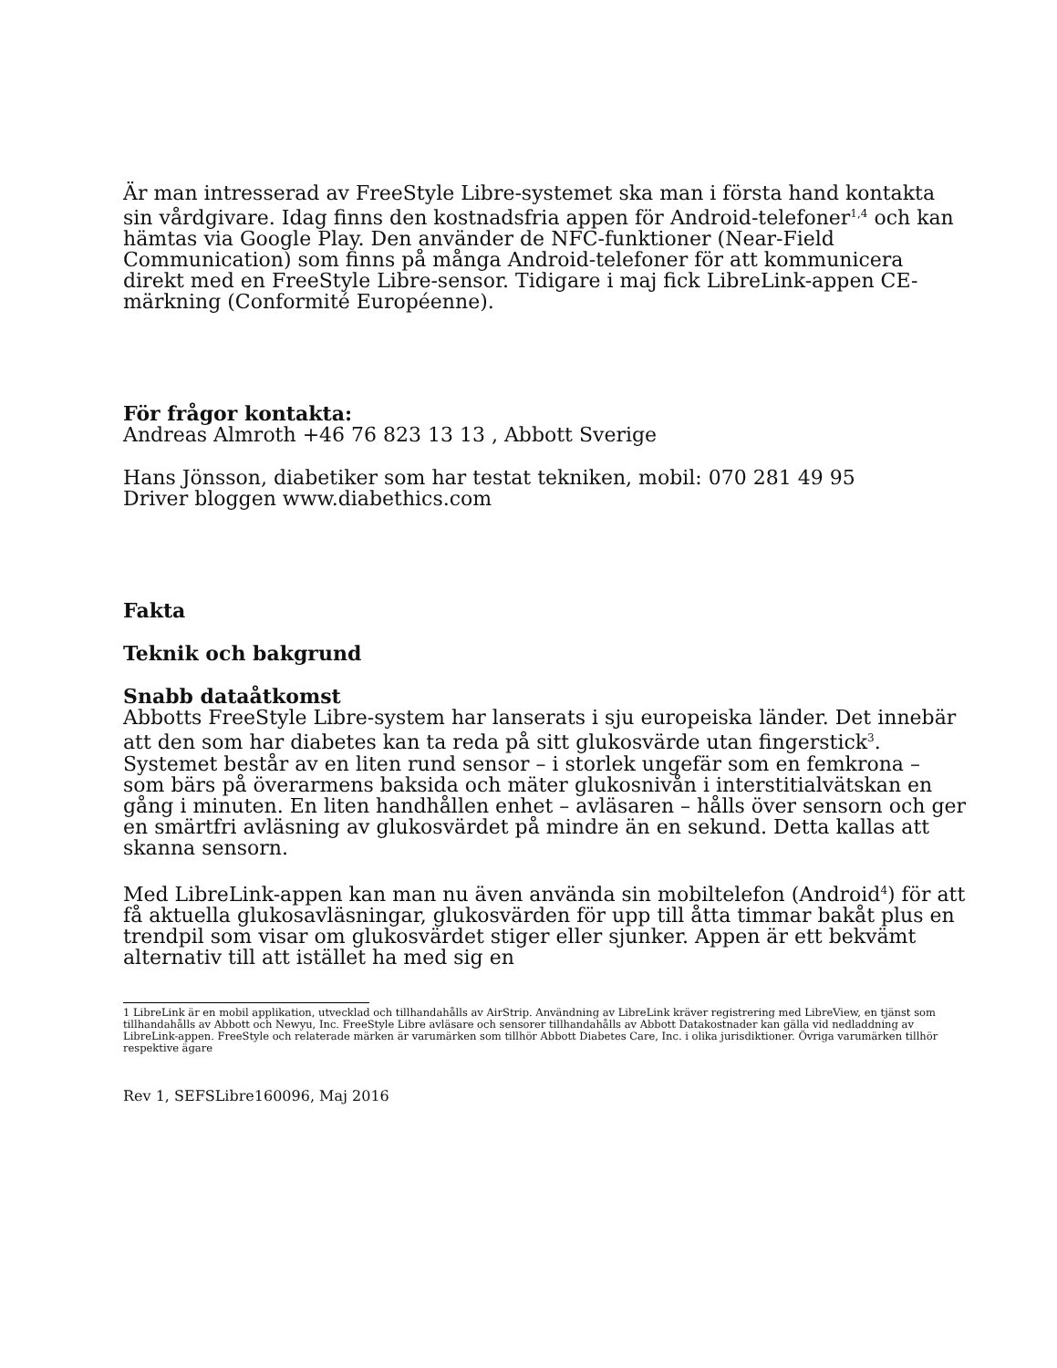Är man intresserad av FreeStyle Libre-systemet ska man i första hand kontakta sin vårdgivare. Idag finns den kostnadsfria appen för Android-telefoner<sup>1,4</sup> och kan hämtas via Google Play. Den använder de NFC-funktioner (Near-Field Communication) som finns på många Android-telefoner för att kommunicera direkt med en FreeStyle Libre-sensor. Tidigare i maj fick LibreLink-appen CE-märkning (Conformité Européenne).
För frågor kontakta:
Andreas Almroth +46 76 823 13 13 , Abbott Sverige
Hans Jönsson, diabetiker som har testat tekniken, mobil: 070 281 49 95
Driver bloggen www.diabethics.com
Fakta
Teknik och bakgrund
Snabb dataåtkomst
Abbotts FreeStyle Libre-system har lanserats i sju europeiska länder. Det innebär att den som har diabetes kan ta reda på sitt glukosvärde utan fingerstick<sup>3</sup>. Systemet består av en liten rund sensor – i storlek ungefär som en femkrona – som bärs på överarmens baksida och mäter glukosnivån i interstitialvätskan en gång i minuten. En liten handhållen enhet – avläsaren – hålls över sensorn och ger en smärtfri avläsning av glukosvärdet på mindre än en sekund. Detta kallas att skanna sensorn.
Med LibreLink-appen kan man nu även använda sin mobiltelefon (Android<sup>4</sup>) för att få aktuella glukosavläsningar, glukosvärden för upp till åtta timmar bakåt plus en trendpil som visar om glukosvärdet stiger eller sjunker. Appen är ett bekvämt alternativ till att istället ha med sig en
1 LibreLink är en mobil applikation, utvecklad och tillhandahålls av AirStrip. Användning av LibreLink kräver registrering med LibreView, en tjänst som tillhandahålls av Abbott och Newyu, Inc. FreeStyle Libre avläsare och sensorer tillhandahålls av Abbott Datakostnader kan gälla vid nedladdning av LibreLink-appen. FreeStyle och relaterade märken är varumärken som tillhör Abbott Diabetes Care, Inc. i olika jurisdiktioner. Övriga varumärken tillhör respektive ägare
Rev 1, SEFSLibre160096, Maj 2016